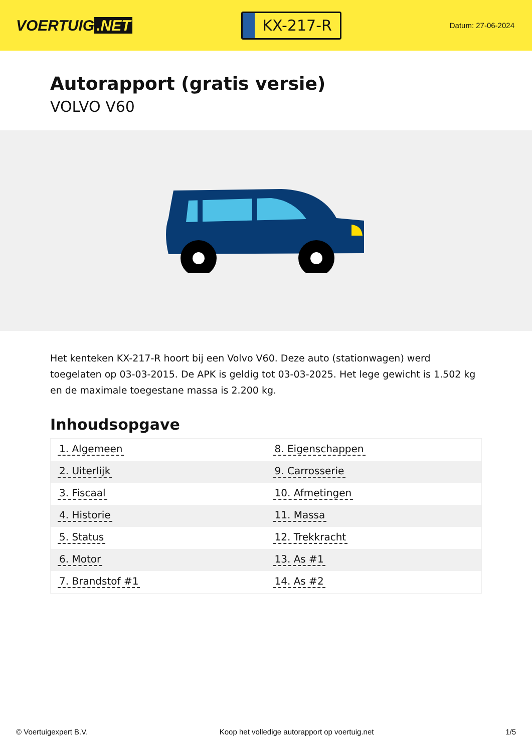VOERTUIG.NET
KX-217-R
Datum: 27-06-2024
Autorapport (gratis versie)
VOLVO V60
Het kenteken KX-217-R hoort bij een Volvo V60. Deze auto (stationwagen) werd toegelaten op 03-03-2015. De APK is geldig tot 03-03-2025. Het lege gewicht is 1.502 kg en de maximale toegestane massa is 2.200 kg.
Inhoudsopgave
| 1. Algemeen | 8. Eigenschappen |
| 2. Uiterlijk | 9. Carrosserie |
| 3. Fiscaal | 10. Afmetingen |
| 4. Historie | 11. Massa |
| 5. Status | 12. Trekkracht |
| 6. Motor | 13. As #1 |
| 7. Brandstof #1 | 14. As #2 |
© Voertuigexpert B.V. Koop het volledige autorapport op voertuig.net 1/5